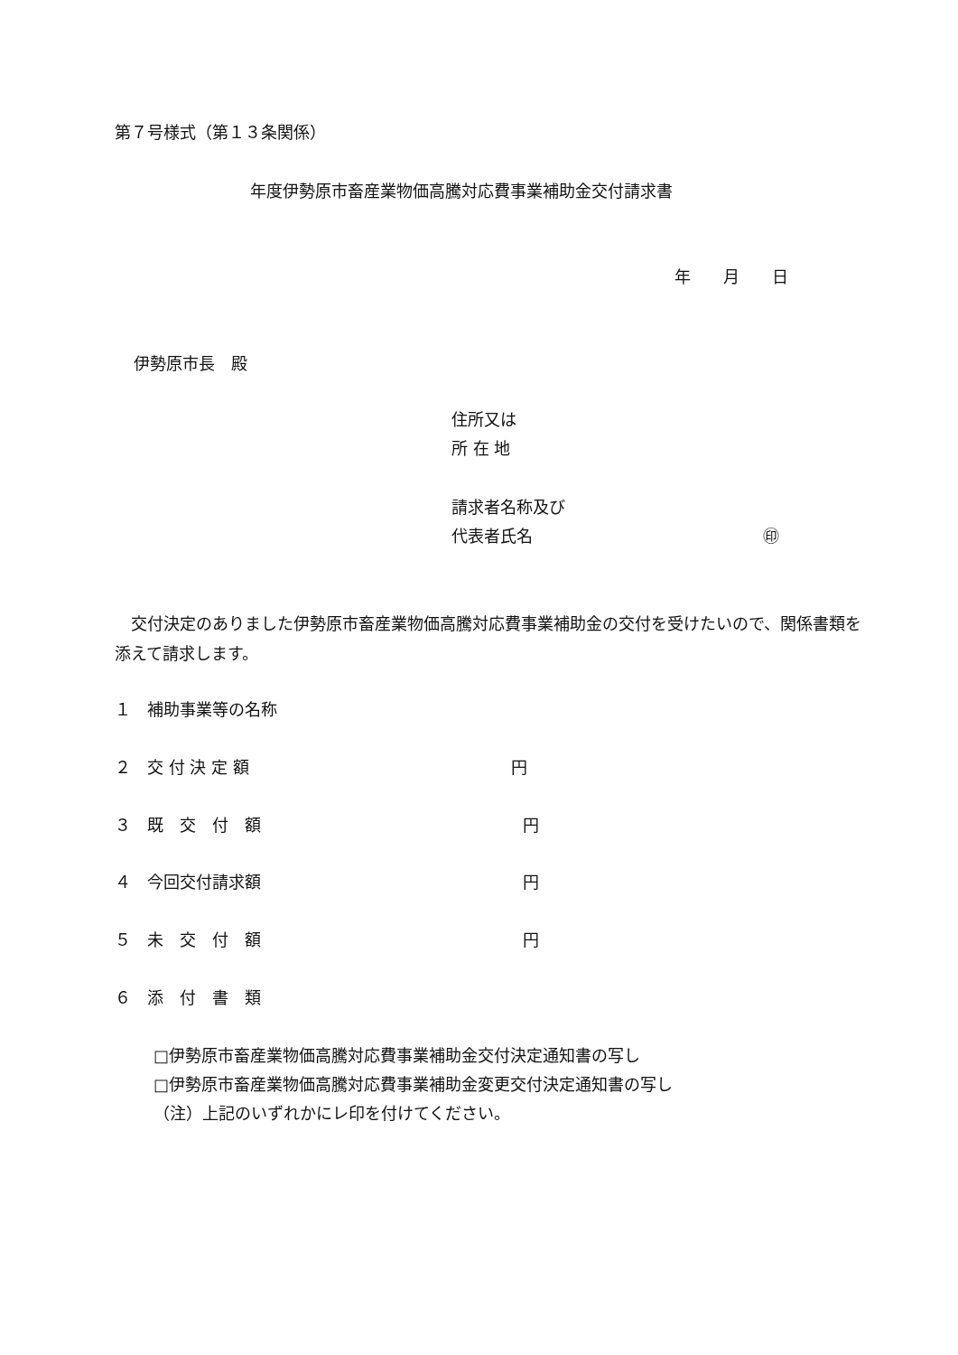第７号様式（第１３条関係）
年度伊勢原市畜産業物価高騰対応費事業補助金交付請求書
年　　月　　日
伊勢原市長　殿
住所又は
所 在 地
請求者名称及び
代表者氏名 ㊞
　交付決定のありました伊勢原市畜産業物価高騰対応費事業補助金の交付を受けたいので、関係書類を添えて請求します。
１　補助事業等の名称
２　交 付 決 定 額 円
３　既　交　付　額 円
４　今回交付請求額 円
５　未　交　付　額 円
６　添　付　書　類
□伊勢原市畜産業物価高騰対応費事業補助金交付決定通知書の写し
□伊勢原市畜産業物価高騰対応費事業補助金変更交付決定通知書の写し
（注）上記のいずれかにレ印を付けてください。